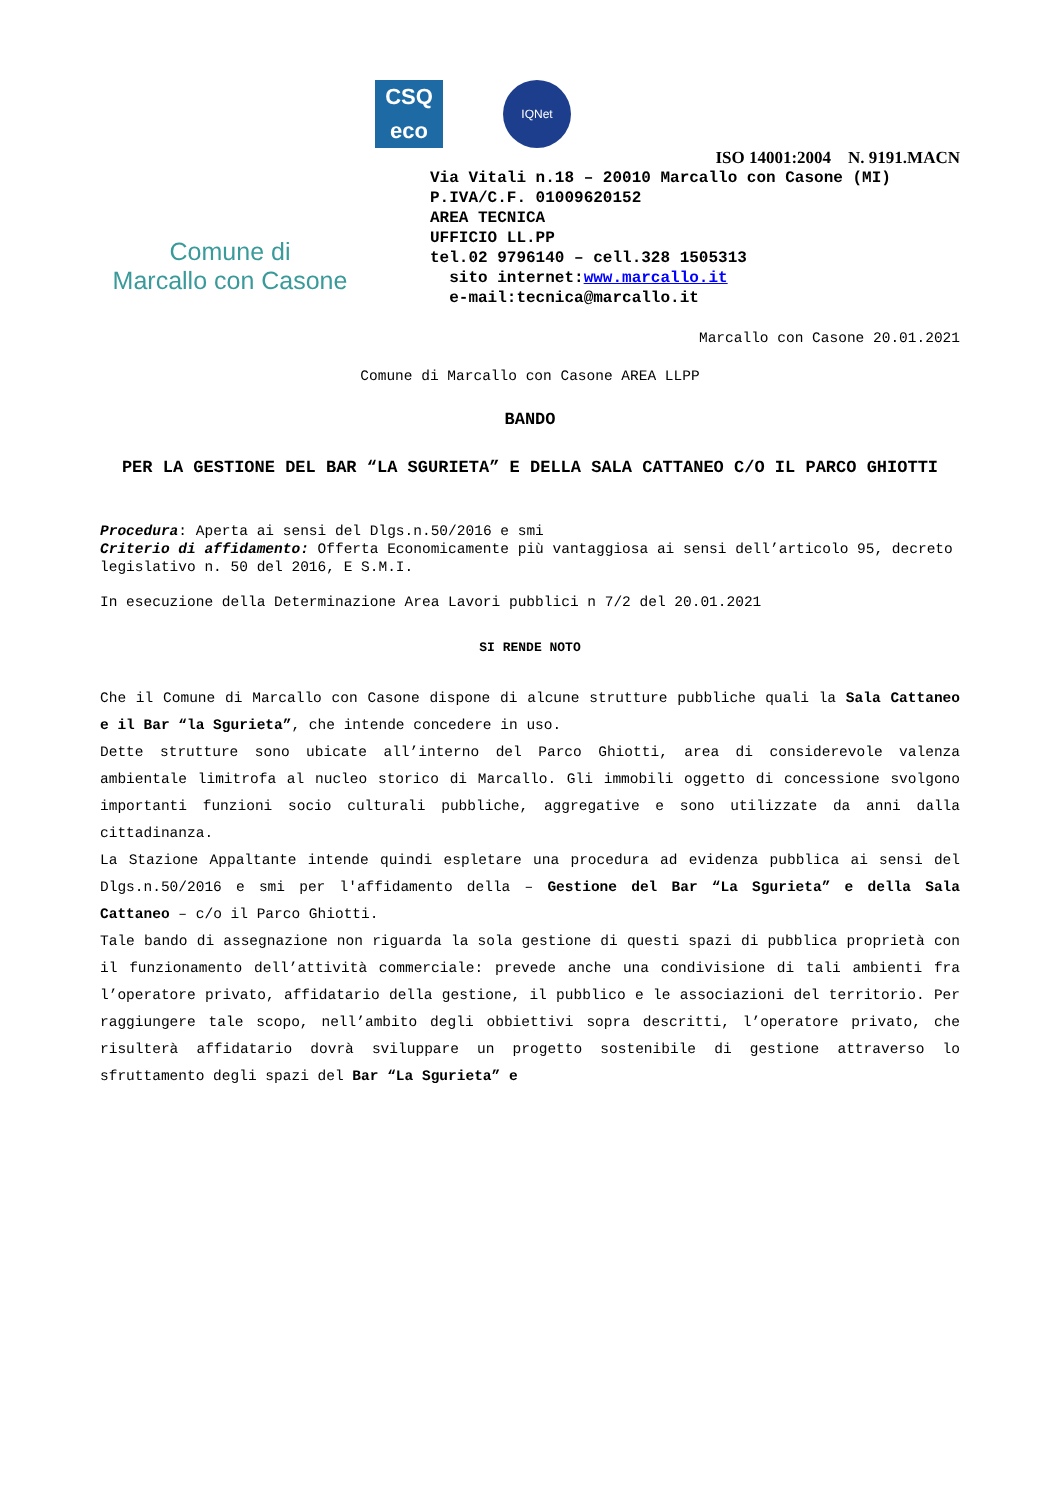Comune di
Marcallo con Casone
CSQ
eco
IQNet
ISO 14001:2004 N. 9191.MACN
Via Vitali n.18 – 20010 Marcallo con Casone (MI)
P.IVA/C.F. 01009620152
AREA TECNICA
UFFICIO LL.PP
tel.02 9796140 – cell.328 1505313
sito internet:www.marcallo.it
e-mail:tecnica@marcallo.it
Marcallo con Casone 20.01.2021
Comune di Marcallo con Casone AREA LLPP
BANDO
PER LA GESTIONE DEL BAR “LA SGURIETA” E DELLA SALA CATTANEO C/O IL PARCO GHIOTTI
Procedura: Aperta ai sensi del Dlgs.n.50/2016 e smi
Criterio di affidamento: Offerta Economicamente più vantaggiosa ai sensi dell’articolo 95, decreto legislativo n. 50 del 2016, E S.M.I.
In esecuzione della Determinazione Area Lavori pubblici n 7/2 del 20.01.2021
SI RENDE NOTO
Che il Comune di Marcallo con Casone dispone di alcune strutture pubbliche quali la Sala Cattaneo e il Bar “la Sgurieta”, che intende concedere in uso.
Dette strutture sono ubicate all’interno del Parco Ghiotti, area di considerevole valenza ambientale limitrofa al nucleo storico di Marcallo. Gli immobili oggetto di concessione svolgono importanti funzioni socio culturali pubbliche, aggregative e sono utilizzate da anni dalla cittadinanza.
La Stazione Appaltante intende quindi espletare una procedura ad evidenza pubblica ai sensi del Dlgs.n.50/2016 e smi per l'affidamento della – Gestione del Bar “La Sgurieta” e della Sala Cattaneo – c/o il Parco Ghiotti.
Tale bando di assegnazione non riguarda la sola gestione di questi spazi di pubblica proprietà con il funzionamento dell’attività commerciale: prevede anche una condivisione di tali ambienti fra l’operatore privato, affidatario della gestione, il pubblico e le associazioni del territorio. Per raggiungere tale scopo, nell’ambito degli obbiettivi sopra descritti, l’operatore privato, che risulterà affidatario dovrà sviluppare un progetto sostenibile di gestione attraverso lo sfruttamento degli spazi del Bar “La Sgurieta” e